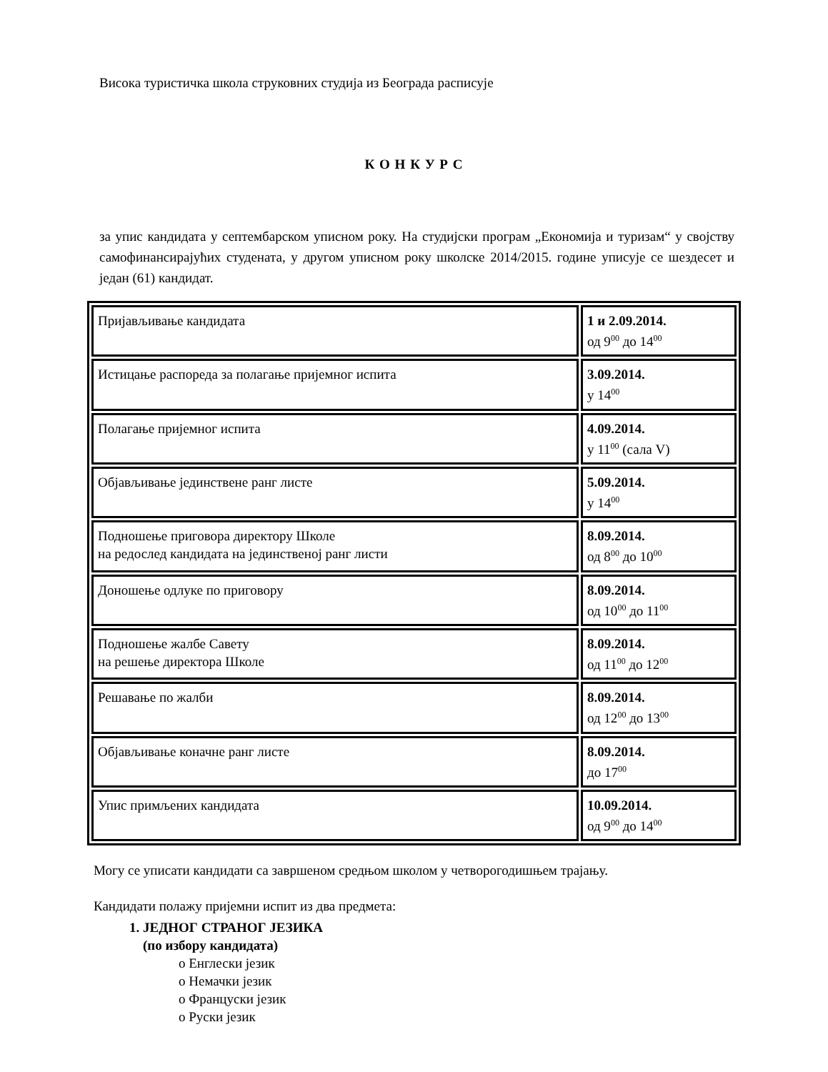Висока туристичка школа струковних студија из Београда расписује
К О Н К У Р С
за упис кандидата у септембарском уписном року. На студијски програм „Економија и туризам“ у својству самофинансирајућих студената, у другом уписном року школске 2014/2015. године уписује се шездесет и један (61) кандидат.
| Пријављивање кандидата | 1 и 2.09.2014. од 9<sup>00</sup> до 14<sup>00</sup> |
| Истицање распореда за полагање пријемног испита | 3.09.2014. у 14<sup>00</sup> |
| Полагање пријемног испита | 4.09.2014. у 11<sup>00</sup> (сала V) |
| Објављивање јединствене ранг листе | 5.09.2014. у 14<sup>00</sup> |
| Подношење приговора директору Школе на редослед кандидата на јединственој ранг листи | 8.09.2014. од 8<sup>00</sup> до 10<sup>00</sup> |
| Доношење одлуке по приговору | 8.09.2014. од 10<sup>00</sup> до 11<sup>00</sup> |
| Подношење жалбе Савету на решење директора Школе | 8.09.2014. од 11<sup>00</sup> до 12<sup>00</sup> |
| Решавање по жалби | 8.09.2014. од 12<sup>00</sup> до 13<sup>00</sup> |
| Објављивање коначне ранг листе | 8.09.2014. до 17<sup>00</sup> |
| Упис примљених кандидата | 10.09.2014. од 9<sup>00</sup> до 14<sup>00</sup> |
Могу се уписати кандидати са завршеном средњом школом у четворогодишњем трајању.
Кандидати полажу пријемни испит из два предмета:
1. ЈЕДНОГ СТРАНОГ ЈЕЗИКА
(по избору кандидата)
o Енглески језик
o Немачки језик
o Француски језик
o Руски језик